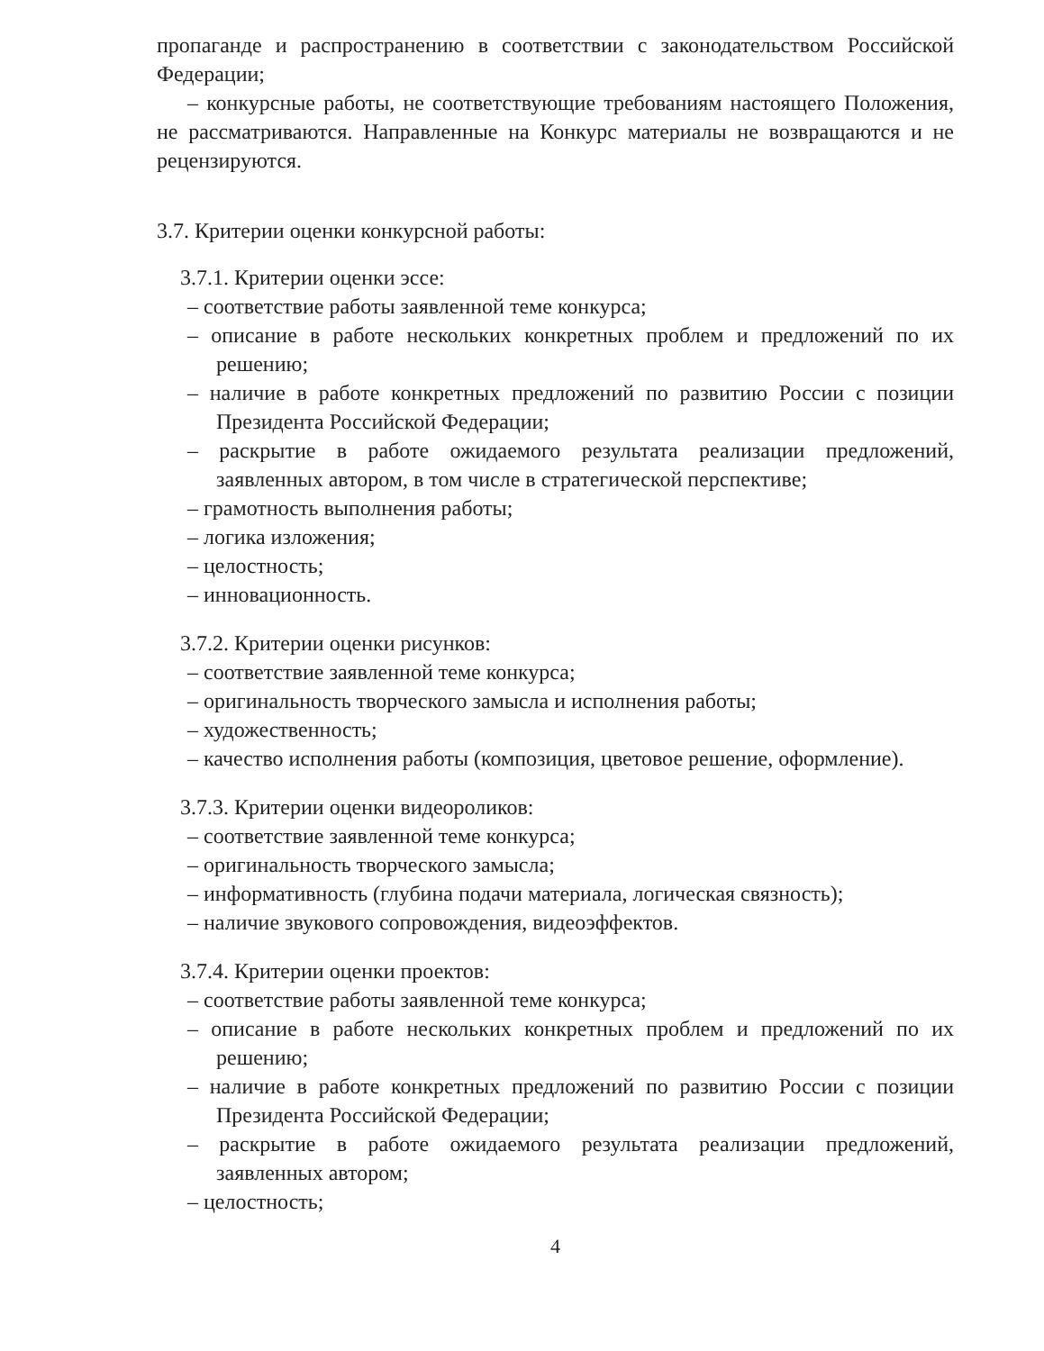пропаганде и распространению в соответствии с законодательством Российской Федерации;
– конкурсные работы, не соответствующие требованиям настоящего Положения, не рассматриваются. Направленные на Конкурс материалы не возвращаются и не рецензируются.
3.7. Критерии оценки конкурсной работы:
3.7.1. Критерии оценки эссе:
– соответствие работы заявленной теме конкурса;
– описание в работе нескольких конкретных проблем и предложений по их решению;
– наличие в работе конкретных предложений по развитию России с позиции Президента Российской Федерации;
– раскрытие в работе ожидаемого результата реализации предложений, заявленных автором, в том числе в стратегической перспективе;
– грамотность выполнения работы;
– логика изложения;
– целостность;
– инновационность.
3.7.2. Критерии оценки рисунков:
– соответствие заявленной теме конкурса;
– оригинальность творческого замысла и исполнения работы;
– художественность;
– качество исполнения работы (композиция, цветовое решение, оформление).
3.7.3. Критерии оценки видеороликов:
– соответствие заявленной теме конкурса;
– оригинальность творческого замысла;
– информативность (глубина подачи материала, логическая связность);
– наличие звукового сопровождения, видеоэффектов.
3.7.4. Критерии оценки проектов:
– соответствие работы заявленной теме конкурса;
– описание в работе нескольких конкретных проблем и предложений по их решению;
– наличие в работе конкретных предложений по развитию России с позиции Президента Российской Федерации;
– раскрытие в работе ожидаемого результата реализации предложений, заявленных автором;
– целостность;
4